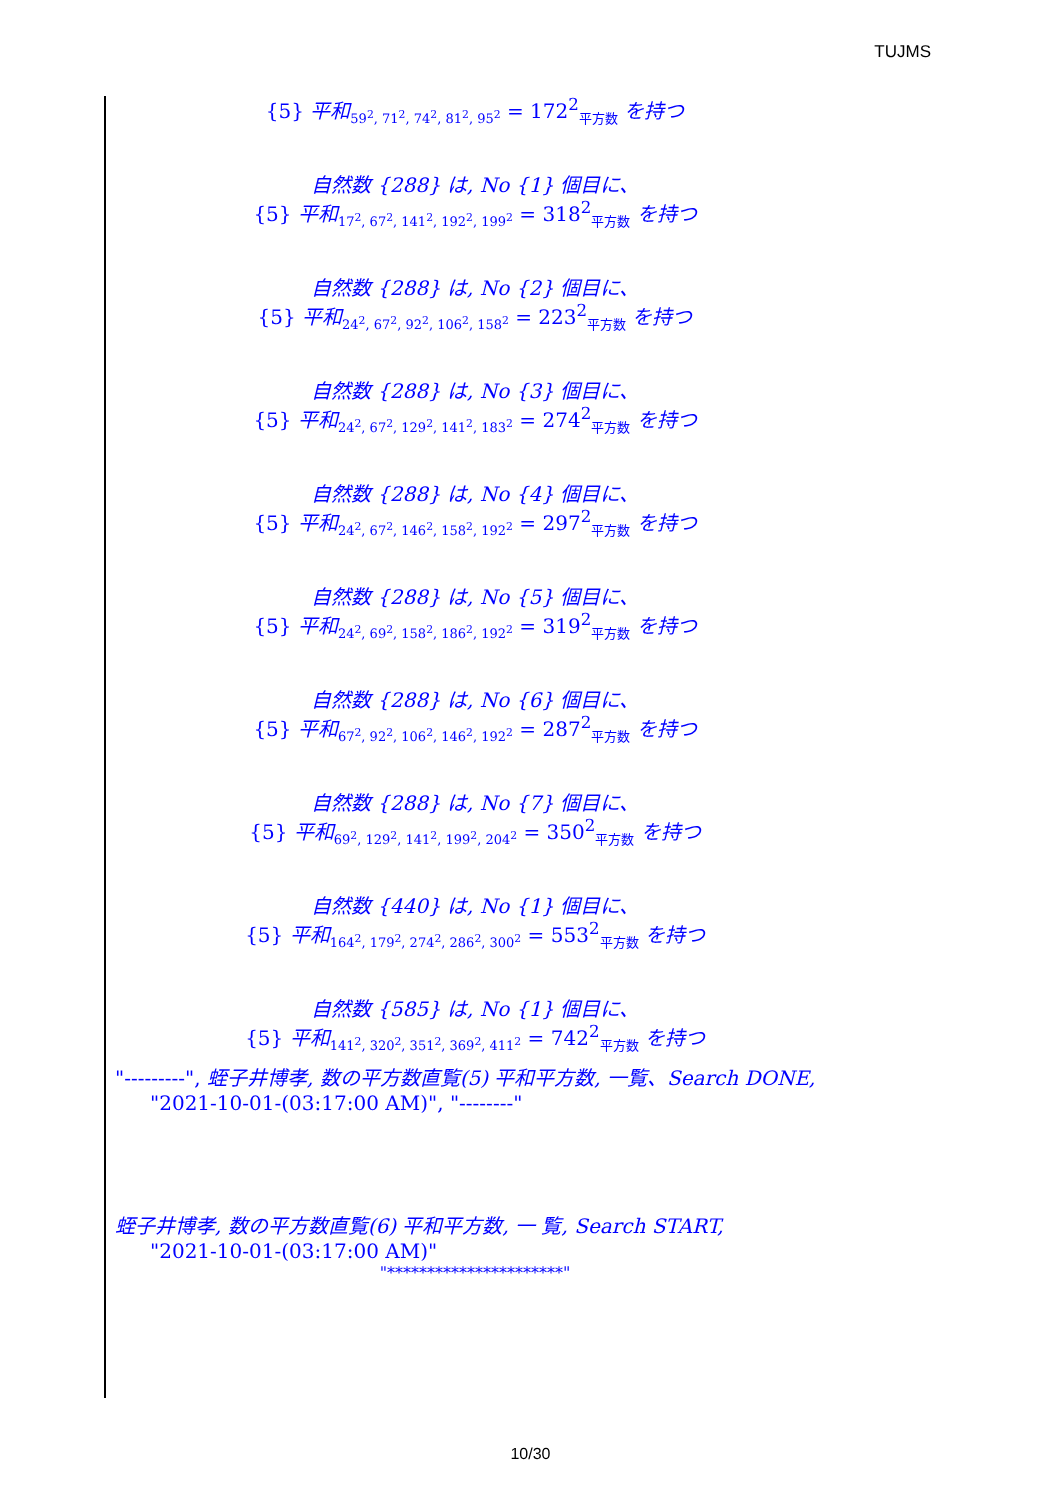TUJMS
{5} 平和<sub>59<sup>2</sup>, 71<sup>2</sup>, 74<sup>2</sup>, 81<sup>2</sup>, 95<sup>2</sup></sub> = 172<sup>2</sup><sub>平方数</sub> を持つ
自然数 {288} は, No {1} 個目に、
{5} 平和<sub>17<sup>2</sup>, 67<sup>2</sup>, 141<sup>2</sup>, 192<sup>2</sup>, 199<sup>2</sup></sub> = 318<sup>2</sup><sub>平方数</sub> を持つ
自然数 {288} は, No {2} 個目に、
{5} 平和<sub>24<sup>2</sup>, 67<sup>2</sup>, 92<sup>2</sup>, 106<sup>2</sup>, 158<sup>2</sup></sub> = 223<sup>2</sup><sub>平方数</sub> を持つ
自然数 {288} は, No {3} 個目に、
{5} 平和<sub>24<sup>2</sup>, 67<sup>2</sup>, 129<sup>2</sup>, 141<sup>2</sup>, 183<sup>2</sup></sub> = 274<sup>2</sup><sub>平方数</sub> を持つ
自然数 {288} は, No {4} 個目に、
{5} 平和<sub>24<sup>2</sup>, 67<sup>2</sup>, 146<sup>2</sup>, 158<sup>2</sup>, 192<sup>2</sup></sub> = 297<sup>2</sup><sub>平方数</sub> を持つ
自然数 {288} は, No {5} 個目に、
{5} 平和<sub>24<sup>2</sup>, 69<sup>2</sup>, 158<sup>2</sup>, 186<sup>2</sup>, 192<sup>2</sup></sub> = 319<sup>2</sup><sub>平方数</sub> を持つ
自然数 {288} は, No {6} 個目に、
{5} 平和<sub>67<sup>2</sup>, 92<sup>2</sup>, 106<sup>2</sup>, 146<sup>2</sup>, 192<sup>2</sup></sub> = 287<sup>2</sup><sub>平方数</sub> を持つ
自然数 {288} は, No {7} 個目に、
{5} 平和<sub>69<sup>2</sup>, 129<sup>2</sup>, 141<sup>2</sup>, 199<sup>2</sup>, 204<sup>2</sup></sub> = 350<sup>2</sup><sub>平方数</sub> を持つ
自然数 {440} は, No {1} 個目に、
{5} 平和<sub>164<sup>2</sup>, 179<sup>2</sup>, 274<sup>2</sup>, 286<sup>2</sup>, 300<sup>2</sup></sub> = 553<sup>2</sup><sub>平方数</sub> を持つ
自然数 {585} は, No {1} 個目に、
{5} 平和<sub>141<sup>2</sup>, 320<sup>2</sup>, 351<sup>2</sup>, 369<sup>2</sup>, 411<sup>2</sup></sub> = 742<sup>2</sup><sub>平方数</sub> を持つ
"---------", 蛭子井博孝, 数の平方数直覧(5) 平和平方数, 一覧、Search DONE,
"2021-10-01-(03:17:00 AM)", "--------"
蛭子井博孝, 数の平方数直覧(6) 平和平方数, 一 覧, Search START,
"2021-10-01-(03:17:00 AM)"
"**********************"
10/30